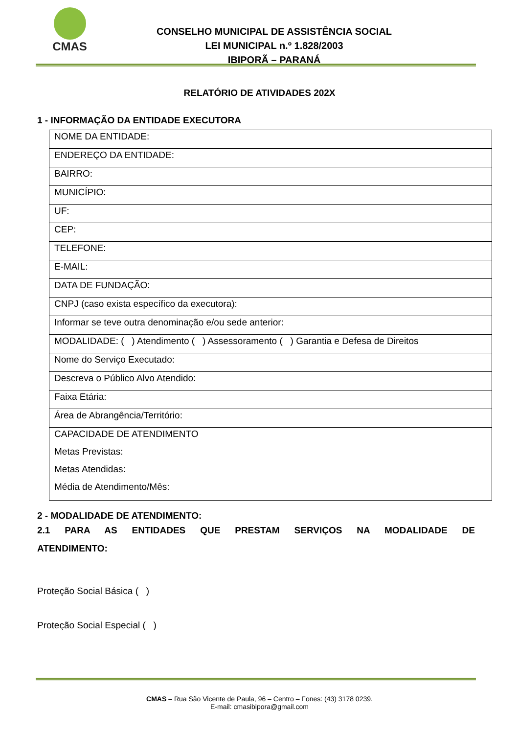CMAS
CONSELHO MUNICIPAL DE ASSISTÊNCIA SOCIAL
LEI MUNICIPAL n.º 1.828/2003
IBIPORÃ – PARANÁ
RELATÓRIO DE ATIVIDADES 202X
1 - INFORMAÇÃO DA ENTIDADE EXECUTORA
| NOME DA ENTIDADE: |
| ENDEREÇO DA ENTIDADE: |
| BAIRRO: |
| MUNICÍPIO: |
| UF: |
| CEP: |
| TELEFONE: |
| E-MAIL: |
| DATA DE FUNDAÇÃO: |
| CNPJ (caso exista específico da executora): |
| Informar se teve outra denominação e/ou sede anterior: |
| MODALIDADE: ( ) Atendimento ( ) Assessoramento ( ) Garantia e Defesa de Direitos |
| Nome do Serviço Executado: |
| Descreva o Público Alvo Atendido: |
| Faixa Etária: |
| Área de Abrangência/Território: |
| CAPACIDADE DE ATENDIMENTO Metas Previstas: Metas Atendidas: Média de Atendimento/Mês: |
2 - MODALIDADE DE ATENDIMENTO:
2.1 PARA AS ENTIDADES QUE PRESTAM SERVIÇOS NA MODALIDADE DE ATENDIMENTO:
Proteção Social Básica ( )
Proteção Social Especial ( )
CMAS – Rua São Vicente de Paula, 96 – Centro – Fones: (43) 3178 0239.
E-mail: cmasibipora@gmail.com